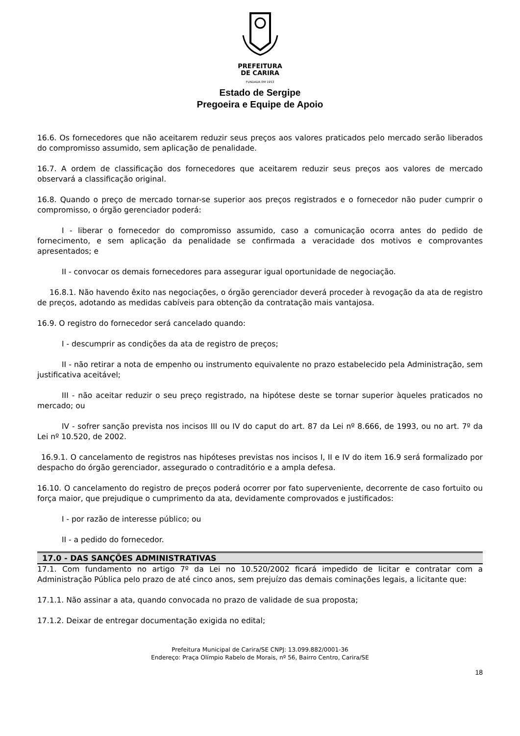PREFEITURA
DE CARIRA
FUNDADA EM 1953
Estado de Sergipe
Pregoeira e Equipe de Apoio
16.6. Os fornecedores que não aceitarem reduzir seus preços aos valores praticados pelo mercado serão liberados do compromisso assumido, sem aplicação de penalidade.
16.7. A ordem de classificação dos fornecedores que aceitarem reduzir seus preços aos valores de mercado observará a classificação original.
16.8. Quando o preço de mercado tornar-se superior aos preços registrados e o fornecedor não puder cumprir o compromisso, o órgão gerenciador poderá:
I - liberar o fornecedor do compromisso assumido, caso a comunicação ocorra antes do pedido de fornecimento, e sem aplicação da penalidade se confirmada a veracidade dos motivos e comprovantes apresentados; e
II - convocar os demais fornecedores para assegurar igual oportunidade de negociação.
16.8.1. Não havendo êxito nas negociações, o órgão gerenciador deverá proceder à revogação da ata de registro de preços, adotando as medidas cabíveis para obtenção da contratação mais vantajosa.
16.9. O registro do fornecedor será cancelado quando:
I - descumprir as condições da ata de registro de preços;
II - não retirar a nota de empenho ou instrumento equivalente no prazo estabelecido pela Administração, sem justificativa aceitável;
III - não aceitar reduzir o seu preço registrado, na hipótese deste se tornar superior àqueles praticados no mercado; ou
IV - sofrer sanção prevista nos incisos III ou IV do caput do art. 87 da Lei nº 8.666, de 1993, ou no art. 7º da Lei nº 10.520, de 2002.
16.9.1. O cancelamento de registros nas hipóteses previstas nos incisos I, II e IV do item 16.9 será formalizado por despacho do órgão gerenciador, assegurado o contraditório e a ampla defesa.
16.10. O cancelamento do registro de preços poderá ocorrer por fato superveniente, decorrente de caso fortuito ou força maior, que prejudique o cumprimento da ata, devidamente comprovados e justificados:
I - por razão de interesse público; ou
II - a pedido do fornecedor.
17.0 - DAS SANÇÕES ADMINISTRATIVAS
17.1. Com fundamento no artigo 7º da Lei no 10.520/2002 ficará impedido de licitar e contratar com a Administração Pública pelo prazo de até cinco anos, sem prejuízo das demais cominações legais, a licitante que:
17.1.1. Não assinar a ata, quando convocada no prazo de validade de sua proposta;
17.1.2. Deixar de entregar documentação exigida no edital;
Prefeitura Municipal de Carira/SE CNPJ: 13.099.882/0001-36
Endereço: Praça Olímpio Rabelo de Morais, nº 56, Bairro Centro, Carira/SE
18